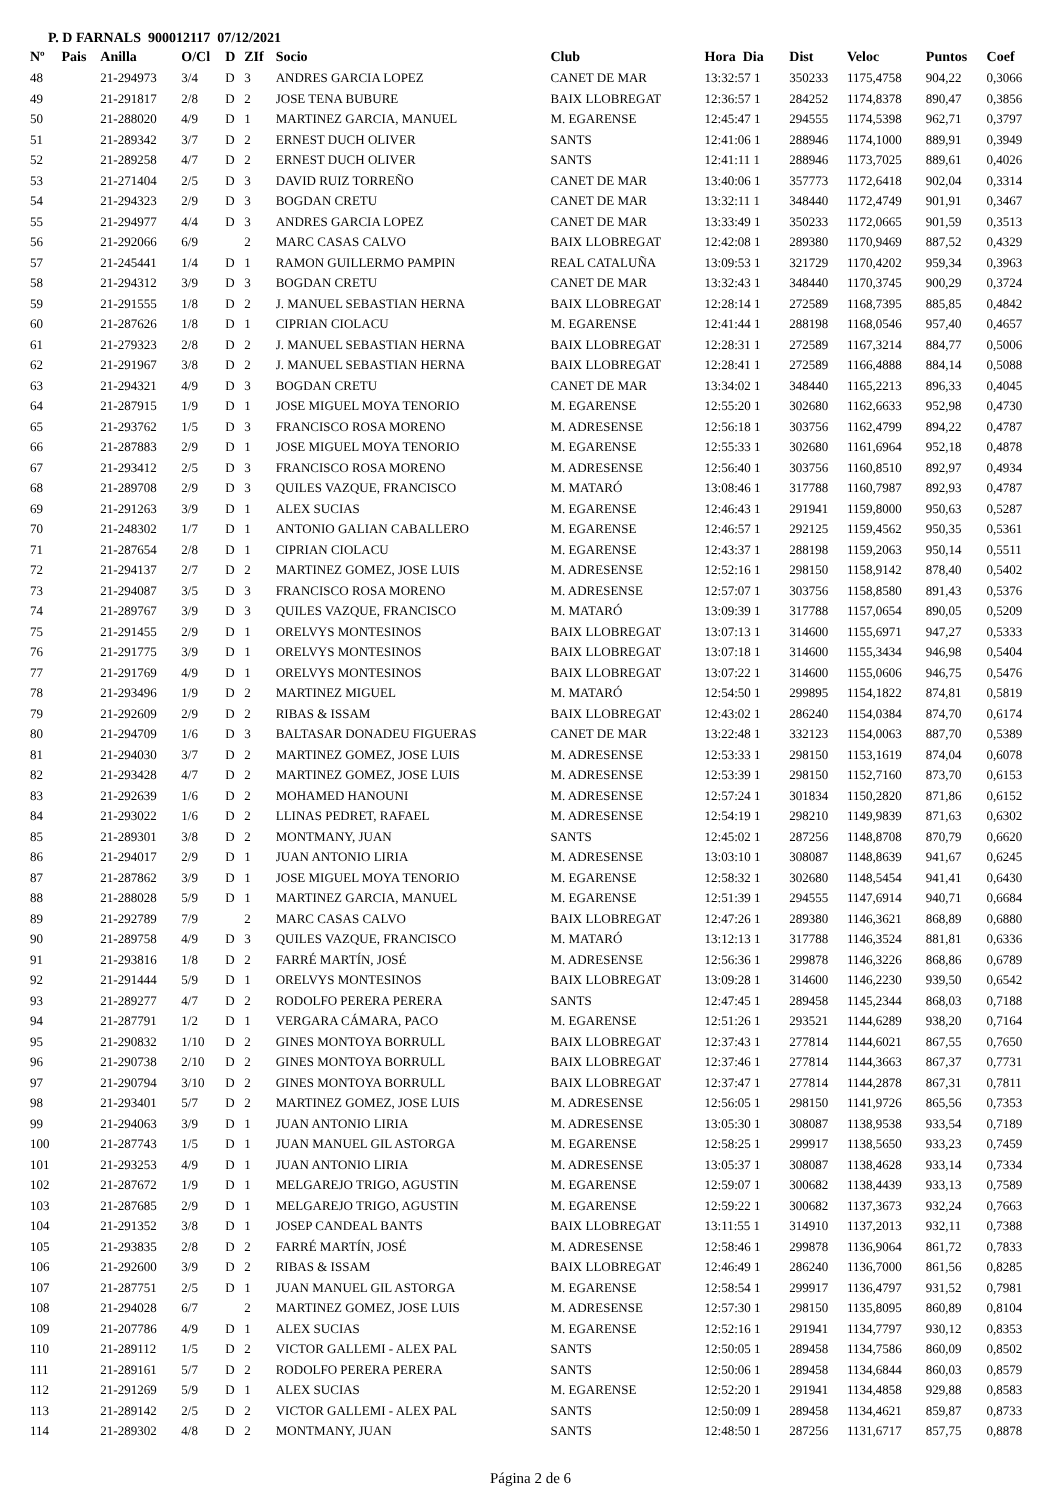P. D FARNALS 900012117 07/12/2021
| Nº | Pais | Anilla | O/Cl | D | ZIf | Socio | Club | Hora Dia | Dist | Veloc | Puntos | Coef |
| --- | --- | --- | --- | --- | --- | --- | --- | --- | --- | --- | --- | --- |
| 48 | | 21-294973 | 3/4 | D | 3 | ANDRES GARCIA LOPEZ | CANET DE MAR | 13:32:57 1 | 350233 | 1175,4758 | 904,22 | 0,3066 |
| 49 | | 21-291817 | 2/8 | D | 2 | JOSE TENA BUBURE | BAIX LLOBREGAT | 12:36:57 1 | 284252 | 1174,8378 | 890,47 | 0,3856 |
| 50 | | 21-288020 | 4/9 | D | 1 | MARTINEZ GARCIA, MANUEL | M. EGARENSE | 12:45:47 1 | 294555 | 1174,5398 | 962,71 | 0,3797 |
| 51 | | 21-289342 | 3/7 | D | 2 | ERNEST DUCH OLIVER | SANTS | 12:41:06 1 | 288946 | 1174,1000 | 889,91 | 0,3949 |
| 52 | | 21-289258 | 4/7 | D | 2 | ERNEST DUCH OLIVER | SANTS | 12:41:11 1 | 288946 | 1173,7025 | 889,61 | 0,4026 |
| 53 | | 21-271404 | 2/5 | D | 3 | DAVID RUIZ TORREÑO | CANET DE MAR | 13:40:06 1 | 357773 | 1172,6418 | 902,04 | 0,3314 |
| 54 | | 21-294323 | 2/9 | D | 3 | BOGDAN CRETU | CANET DE MAR | 13:32:11 1 | 348440 | 1172,4749 | 901,91 | 0,3467 |
| 55 | | 21-294977 | 4/4 | D | 3 | ANDRES GARCIA LOPEZ | CANET DE MAR | 13:33:49 1 | 350233 | 1172,0665 | 901,59 | 0,3513 |
| 56 | | 21-292066 | 6/9 | | 2 | MARC CASAS CALVO | BAIX LLOBREGAT | 12:42:08 1 | 289380 | 1170,9469 | 887,52 | 0,4329 |
| 57 | | 21-245441 | 1/4 | D | 1 | RAMON GUILLERMO PAMPIN | REAL CATALUÑA | 13:09:53 1 | 321729 | 1170,4202 | 959,34 | 0,3963 |
| 58 | | 21-294312 | 3/9 | D | 3 | BOGDAN CRETU | CANET DE MAR | 13:32:43 1 | 348440 | 1170,3745 | 900,29 | 0,3724 |
| 59 | | 21-291555 | 1/8 | D | 2 | J. MANUEL SEBASTIAN HERNA | BAIX LLOBREGAT | 12:28:14 1 | 272589 | 1168,7395 | 885,85 | 0,4842 |
| 60 | | 21-287626 | 1/8 | D | 1 | CIPRIAN CIOLACU | M. EGARENSE | 12:41:44 1 | 288198 | 1168,0546 | 957,40 | 0,4657 |
| 61 | | 21-279323 | 2/8 | D | 2 | J. MANUEL SEBASTIAN HERNA | BAIX LLOBREGAT | 12:28:31 1 | 272589 | 1167,3214 | 884,77 | 0,5006 |
| 62 | | 21-291967 | 3/8 | D | 2 | J. MANUEL SEBASTIAN HERNA | BAIX LLOBREGAT | 12:28:41 1 | 272589 | 1166,4888 | 884,14 | 0,5088 |
| 63 | | 21-294321 | 4/9 | D | 3 | BOGDAN CRETU | CANET DE MAR | 13:34:02 1 | 348440 | 1165,2213 | 896,33 | 0,4045 |
| 64 | | 21-287915 | 1/9 | D | 1 | JOSE MIGUEL MOYA TENORIO | M. EGARENSE | 12:55:20 1 | 302680 | 1162,6633 | 952,98 | 0,4730 |
| 65 | | 21-293762 | 1/5 | D | 3 | FRANCISCO ROSA MORENO | M. ADRESENSE | 12:56:18 1 | 303756 | 1162,4799 | 894,22 | 0,4787 |
| 66 | | 21-287883 | 2/9 | D | 1 | JOSE MIGUEL MOYA TENORIO | M. EGARENSE | 12:55:33 1 | 302680 | 1161,6964 | 952,18 | 0,4878 |
| 67 | | 21-293412 | 2/5 | D | 3 | FRANCISCO ROSA MORENO | M. ADRESENSE | 12:56:40 1 | 303756 | 1160,8510 | 892,97 | 0,4934 |
| 68 | | 21-289708 | 2/9 | D | 3 | QUILES VAZQUE, FRANCISCO | M. MATARÓ | 13:08:46 1 | 317788 | 1160,7987 | 892,93 | 0,4787 |
| 69 | | 21-291263 | 3/9 | D | 1 | ALEX SUCIAS | M. EGARENSE | 12:46:43 1 | 291941 | 1159,8000 | 950,63 | 0,5287 |
| 70 | | 21-248302 | 1/7 | D | 1 | ANTONIO GALIAN CABALLERO | M. EGARENSE | 12:46:57 1 | 292125 | 1159,4562 | 950,35 | 0,5361 |
| 71 | | 21-287654 | 2/8 | D | 1 | CIPRIAN CIOLACU | M. EGARENSE | 12:43:37 1 | 288198 | 1159,2063 | 950,14 | 0,5511 |
| 72 | | 21-294137 | 2/7 | D | 2 | MARTINEZ GOMEZ, JOSE LUIS | M. ADRESENSE | 12:52:16 1 | 298150 | 1158,9142 | 878,40 | 0,5402 |
| 73 | | 21-294087 | 3/5 | D | 3 | FRANCISCO ROSA MORENO | M. ADRESENSE | 12:57:07 1 | 303756 | 1158,8580 | 891,43 | 0,5376 |
| 74 | | 21-289767 | 3/9 | D | 3 | QUILES VAZQUE, FRANCISCO | M. MATARÓ | 13:09:39 1 | 317788 | 1157,0654 | 890,05 | 0,5209 |
| 75 | | 21-291455 | 2/9 | D | 1 | ORELVYS MONTESINOS | BAIX LLOBREGAT | 13:07:13 1 | 314600 | 1155,6971 | 947,27 | 0,5333 |
| 76 | | 21-291775 | 3/9 | D | 1 | ORELVYS MONTESINOS | BAIX LLOBREGAT | 13:07:18 1 | 314600 | 1155,3434 | 946,98 | 0,5404 |
| 77 | | 21-291769 | 4/9 | D | 1 | ORELVYS MONTESINOS | BAIX LLOBREGAT | 13:07:22 1 | 314600 | 1155,0606 | 946,75 | 0,5476 |
| 78 | | 21-293496 | 1/9 | D | 2 | MARTINEZ MIGUEL | M. MATARÓ | 12:54:50 1 | 299895 | 1154,1822 | 874,81 | 0,5819 |
| 79 | | 21-292609 | 2/9 | D | 2 | RIBAS & ISSAM | BAIX LLOBREGAT | 12:43:02 1 | 286240 | 1154,0384 | 874,70 | 0,6174 |
| 80 | | 21-294709 | 1/6 | D | 3 | BALTASAR DONADEU FIGUERAS | CANET DE MAR | 13:22:48 1 | 332123 | 1154,0063 | 887,70 | 0,5389 |
| 81 | | 21-294030 | 3/7 | D | 2 | MARTINEZ GOMEZ, JOSE LUIS | M. ADRESENSE | 12:53:33 1 | 298150 | 1153,1619 | 874,04 | 0,6078 |
| 82 | | 21-293428 | 4/7 | D | 2 | MARTINEZ GOMEZ, JOSE LUIS | M. ADRESENSE | 12:53:39 1 | 298150 | 1152,7160 | 873,70 | 0,6153 |
| 83 | | 21-292639 | 1/6 | D | 2 | MOHAMED HANOUNI | M. ADRESENSE | 12:57:24 1 | 301834 | 1150,2820 | 871,86 | 0,6152 |
| 84 | | 21-293022 | 1/6 | D | 2 | LLINAS PEDRET, RAFAEL | M. ADRESENSE | 12:54:19 1 | 298210 | 1149,9839 | 871,63 | 0,6302 |
| 85 | | 21-289301 | 3/8 | D | 2 | MONTMANY, JUAN | SANTS | 12:45:02 1 | 287256 | 1148,8708 | 870,79 | 0,6620 |
| 86 | | 21-294017 | 2/9 | D | 1 | JUAN ANTONIO LIRIA | M. ADRESENSE | 13:03:10 1 | 308087 | 1148,8639 | 941,67 | 0,6245 |
| 87 | | 21-287862 | 3/9 | D | 1 | JOSE MIGUEL MOYA TENORIO | M. EGARENSE | 12:58:32 1 | 302680 | 1148,5454 | 941,41 | 0,6430 |
| 88 | | 21-288028 | 5/9 | D | 1 | MARTINEZ GARCIA, MANUEL | M. EGARENSE | 12:51:39 1 | 294555 | 1147,6914 | 940,71 | 0,6684 |
| 89 | | 21-292789 | 7/9 | | 2 | MARC CASAS CALVO | BAIX LLOBREGAT | 12:47:26 1 | 289380 | 1146,3621 | 868,89 | 0,6880 |
| 90 | | 21-289758 | 4/9 | D | 3 | QUILES VAZQUE, FRANCISCO | M. MATARÓ | 13:12:13 1 | 317788 | 1146,3524 | 881,81 | 0,6336 |
| 91 | | 21-293816 | 1/8 | D | 2 | FARRÉ MARTÍN, JOSÉ | M. ADRESENSE | 12:56:36 1 | 299878 | 1146,3226 | 868,86 | 0,6789 |
| 92 | | 21-291444 | 5/9 | D | 1 | ORELVYS MONTESINOS | BAIX LLOBREGAT | 13:09:28 1 | 314600 | 1146,2230 | 939,50 | 0,6542 |
| 93 | | 21-289277 | 4/7 | D | 2 | RODOLFO PERERA PERERA | SANTS | 12:47:45 1 | 289458 | 1145,2344 | 868,03 | 0,7188 |
| 94 | | 21-287791 | 1/2 | D | 1 | VERGARA CÁMARA, PACO | M. EGARENSE | 12:51:26 1 | 293521 | 1144,6289 | 938,20 | 0,7164 |
| 95 | | 21-290832 | 1/10 | D | 2 | GINES MONTOYA BORRULL | BAIX LLOBREGAT | 12:37:43 1 | 277814 | 1144,6021 | 867,55 | 0,7650 |
| 96 | | 21-290738 | 2/10 | D | 2 | GINES MONTOYA BORRULL | BAIX LLOBREGAT | 12:37:46 1 | 277814 | 1144,3663 | 867,37 | 0,7731 |
| 97 | | 21-290794 | 3/10 | D | 2 | GINES MONTOYA BORRULL | BAIX LLOBREGAT | 12:37:47 1 | 277814 | 1144,2878 | 867,31 | 0,7811 |
| 98 | | 21-293401 | 5/7 | D | 2 | MARTINEZ GOMEZ, JOSE LUIS | M. ADRESENSE | 12:56:05 1 | 298150 | 1141,9726 | 865,56 | 0,7353 |
| 99 | | 21-294063 | 3/9 | D | 1 | JUAN ANTONIO LIRIA | M. ADRESENSE | 13:05:30 1 | 308087 | 1138,9538 | 933,54 | 0,7189 |
| 100 | | 21-287743 | 1/5 | D | 1 | JUAN MANUEL GIL ASTORGA | M. EGARENSE | 12:58:25 1 | 299917 | 1138,5650 | 933,23 | 0,7459 |
| 101 | | 21-293253 | 4/9 | D | 1 | JUAN ANTONIO LIRIA | M. ADRESENSE | 13:05:37 1 | 308087 | 1138,4628 | 933,14 | 0,7334 |
| 102 | | 21-287672 | 1/9 | D | 1 | MELGAREJO TRIGO, AGUSTIN | M. EGARENSE | 12:59:07 1 | 300682 | 1138,4439 | 933,13 | 0,7589 |
| 103 | | 21-287685 | 2/9 | D | 1 | MELGAREJO TRIGO, AGUSTIN | M. EGARENSE | 12:59:22 1 | 300682 | 1137,3673 | 932,24 | 0,7663 |
| 104 | | 21-291352 | 3/8 | D | 1 | JOSEP CANDEAL BANTS | BAIX LLOBREGAT | 13:11:55 1 | 314910 | 1137,2013 | 932,11 | 0,7388 |
| 105 | | 21-293835 | 2/8 | D | 2 | FARRÉ MARTÍN, JOSÉ | M. ADRESENSE | 12:58:46 1 | 299878 | 1136,9064 | 861,72 | 0,7833 |
| 106 | | 21-292600 | 3/9 | D | 2 | RIBAS & ISSAM | BAIX LLOBREGAT | 12:46:49 1 | 286240 | 1136,7000 | 861,56 | 0,8285 |
| 107 | | 21-287751 | 2/5 | D | 1 | JUAN MANUEL GIL ASTORGA | M. EGARENSE | 12:58:54 1 | 299917 | 1136,4797 | 931,52 | 0,7981 |
| 108 | | 21-294028 | 6/7 | | 2 | MARTINEZ GOMEZ, JOSE LUIS | M. ADRESENSE | 12:57:30 1 | 298150 | 1135,8095 | 860,89 | 0,8104 |
| 109 | | 21-207786 | 4/9 | D | 1 | ALEX SUCIAS | M. EGARENSE | 12:52:16 1 | 291941 | 1134,7797 | 930,12 | 0,8353 |
| 110 | | 21-289112 | 1/5 | D | 2 | VICTOR GALLEMI - ALEX PAL | SANTS | 12:50:05 1 | 289458 | 1134,7586 | 860,09 | 0,8502 |
| 111 | | 21-289161 | 5/7 | D | 2 | RODOLFO PERERA PERERA | SANTS | 12:50:06 1 | 289458 | 1134,6844 | 860,03 | 0,8579 |
| 112 | | 21-291269 | 5/9 | D | 1 | ALEX SUCIAS | M. EGARENSE | 12:52:20 1 | 291941 | 1134,4858 | 929,88 | 0,8583 |
| 113 | | 21-289142 | 2/5 | D | 2 | VICTOR GALLEMI - ALEX PAL | SANTS | 12:50:09 1 | 289458 | 1134,4621 | 859,87 | 0,8733 |
| 114 | | 21-289302 | 4/8 | D | 2 | MONTMANY, JUAN | SANTS | 12:48:50 1 | 287256 | 1131,6717 | 857,75 | 0,8878 |
Página 2 de 6